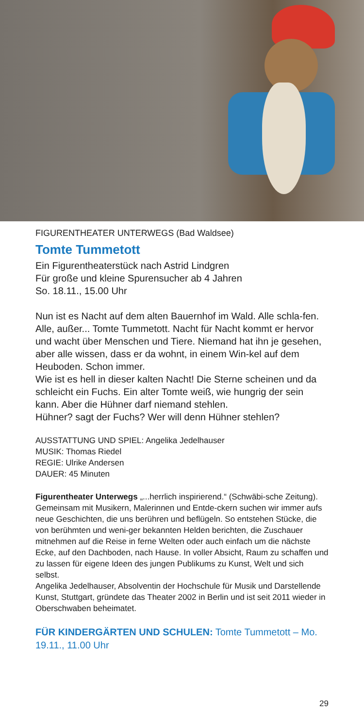FIGURENTHEATER UNTERWEGS (Bad Waldsee)
Tomte Tummetott
Ein Figurentheaterstück nach Astrid Lindgren
Für große und kleine Spurensucher ab 4 Jahren
So. 18.11., 15.00 Uhr
Nun ist es Nacht auf dem alten Bauernhof im Wald. Alle schla-fen. Alle, außer... Tomte Tummetott. Nacht für Nacht kommt er hervor und wacht über Menschen und Tiere. Niemand hat ihn je gesehen, aber alle wissen, dass er da wohnt, in einem Win-kel auf dem Heuboden. Schon immer.
Wie ist es hell in dieser kalten Nacht! Die Sterne scheinen und da schleicht ein Fuchs. Ein alter Tomte weiß, wie hungrig der sein kann. Aber die Hühner darf niemand stehlen.
Hühner? sagt der Fuchs? Wer will denn Hühner stehlen?
AUSSTATTUNG UND SPIEL: Angelika Jedelhauser
MUSIK: Thomas Riedel
REGIE: Ulrike Andersen
DAUER: 45 Minuten
Figurentheater Unterwegs „...herrlich inspirierend.“ (Schwäbi-sche Zeitung). Gemeinsam mit Musikern, Malerinnen und Entde-ckern suchen wir immer aufs neue Geschichten, die uns berühren und beflügeln. So entstehen Stücke, die von berühmten und weni-ger bekannten Helden berichten, die Zuschauer mitnehmen auf die Reise in ferne Welten oder auch einfach um die nächste Ecke, auf den Dachboden, nach Hause. In voller Absicht, Raum zu schaffen und zu lassen für eigene Ideen des jungen Publikums zu Kunst, Welt und sich selbst.
Angelika Jedelhauser, Absolventin der Hochschule für Musik und Darstellende Kunst, Stuttgart, gründete das Theater 2002 in Berlin und ist seit 2011 wieder in Oberschwaben beheimatet.
FÜR KINDERGÄRTEN UND SCHULEN: Tomte Tummetott – Mo. 19.11., 11.00 Uhr
29